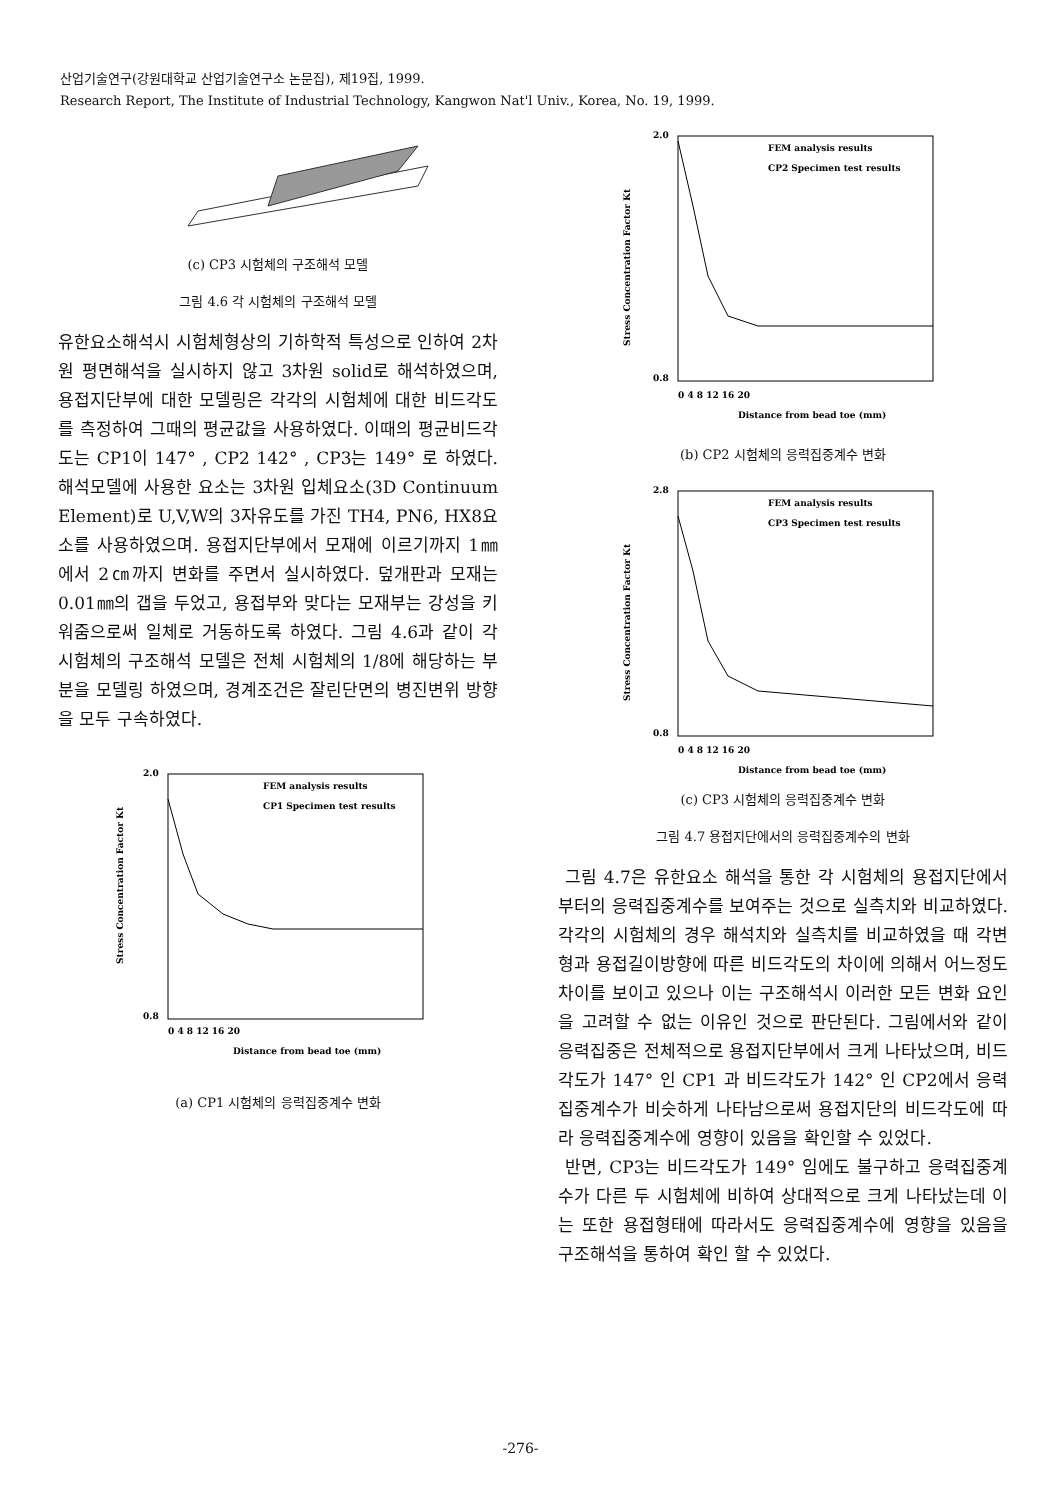산업기술연구(강원대학교 산업기술연구소 논문집), 제19집, 1999.
Research Report, The Institute of Industrial Technology, Kangwon Nat'l Univ., Korea, No. 19, 1999.
(c) CP3 시험체의 구조해석 모델
그림 4.6 각 시험체의 구조해석 모델
유한요소해석시 시험체형상의 기하학적 특성으로 인하여 2차원 평면해석을 실시하지 않고 3차원 solid로 해석하였으며, 용접지단부에 대한 모델링은 각각의 시험체에 대한 비드각도를 측정하여 그때의 평균값을 사용하였다. 이때의 평균비드각도는 CP1이 147° , CP2 142° , CP3는 149° 로 하였다. 해석모델에 사용한 요소는 3차원 입체요소(3D Continuum Element)로 U,V,W의 3자유도를 가진 TH4, PN6, HX8요소를 사용하였으며. 용접지단부에서 모재에 이르기까지 1㎜에서 2㎝까지 변화를 주면서 실시하였다. 덮개판과 모재는 0.01㎜의 갭을 두었고, 용접부와 맞다는 모재부는 강성을 키워줌으로써 일체로 거동하도록 하였다. 그림 4.6과 같이 각 시험체의 구조해석 모델은 전체 시험체의 1/8에 해당하는 부분을 모델링 하였으며, 경계조건은 잘린단면의 병진변위 방향을 모두 구속하였다.
2.0
0.8
FEM analysis results
CP1 Specimen test results
Stress Concentration Factor Kt
0 4 8 12 16 20
Distance from bead toe (mm)
(a) CP1 시험체의 응력집중계수 변화
2.0
0.8
FEM analysis results
CP2 Specimen test results
Stress Concentration Factor Kt
0 4 8 12 16 20
Distance from bead toe (mm)
(b) CP2 시험체의 응력집중계수 변화
2.8
0.8
FEM analysis results
CP3 Specimen test results
Stress Concentration Factor Kt
0 4 8 12 16 20
Distance from bead toe (mm)
(c) CP3 시험체의 응력집중계수 변화
그림 4.7 용접지단에서의 응력집중계수의 변화
그림 4.7은 유한요소 해석을 통한 각 시험체의 용접지단에서부터의 응력집중계수를 보여주는 것으로 실측치와 비교하였다. 각각의 시험체의 경우 해석치와 실측치를 비교하였을 때 각변형과 용접길이방향에 따른 비드각도의 차이에 의해서 어느정도 차이를 보이고 있으나 이는 구조해석시 이러한 모든 변화 요인을 고려할 수 없는 이유인 것으로 판단된다. 그림에서와 같이 응력집중은 전체적으로 용접지단부에서 크게 나타났으며, 비드각도가 147° 인 CP1 과 비드각도가 142° 인 CP2에서 응력집중계수가 비슷하게 나타남으로써 용접지단의 비드각도에 따라 응력집중계수에 영향이 있음을 확인할 수 있었다.
반면, CP3는 비드각도가 149° 임에도 불구하고 응력집중계수가 다른 두 시험체에 비하여 상대적으로 크게 나타났는데 이는 또한 용접형태에 따라서도 응력집중계수에 영향을 있음을 구조해석을 통하여 확인 할 수 있었다.
-276-